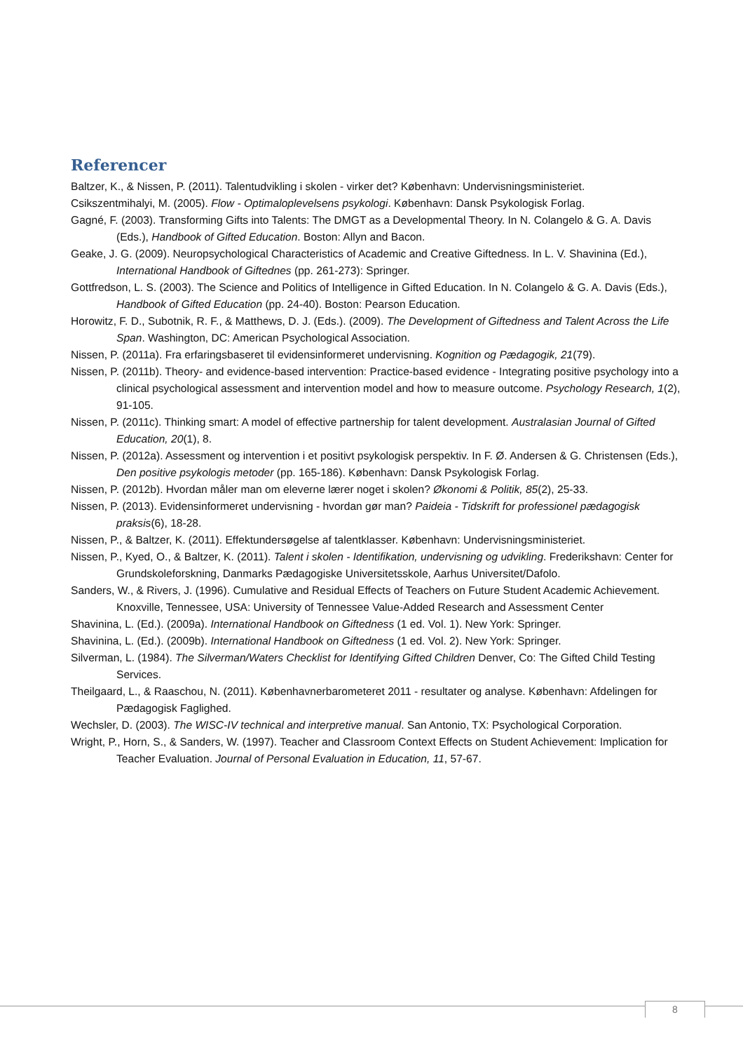Referencer
Baltzer, K., & Nissen, P. (2011). Talentudvikling i skolen - virker det? København: Undervisningsministeriet.
Csikszentmihalyi, M. (2005). Flow - Optimaloplevelsens psykologi. København: Dansk Psykologisk Forlag.
Gagné, F. (2003). Transforming Gifts into Talents: The DMGT as a Developmental Theory. In N. Colangelo & G. A. Davis (Eds.), Handbook of Gifted Education. Boston: Allyn and Bacon.
Geake, J. G. (2009). Neuropsychological Characteristics of Academic and Creative Giftedness. In L. V. Shavinina (Ed.), International Handbook of Giftednes (pp. 261-273): Springer.
Gottfredson, L. S. (2003). The Science and Politics of Intelligence in Gifted Education. In N. Colangelo & G. A. Davis (Eds.), Handbook of Gifted Education (pp. 24-40). Boston: Pearson Education.
Horowitz, F. D., Subotnik, R. F., & Matthews, D. J. (Eds.). (2009). The Development of Giftedness and Talent Across the Life Span. Washington, DC: American Psychological Association.
Nissen, P. (2011a). Fra erfaringsbaseret til evidensinformeret undervisning. Kognition og Pædagogik, 21(79).
Nissen, P. (2011b). Theory- and evidence-based intervention: Practice-based evidence - Integrating positive psychology into a clinical psychological assessment and intervention model and how to measure outcome. Psychology Research, 1(2), 91-105.
Nissen, P. (2011c). Thinking smart: A model of effective partnership for talent development. Australasian Journal of Gifted Education, 20(1), 8.
Nissen, P. (2012a). Assessment og intervention i et positivt psykologisk perspektiv. In F. Ø. Andersen & G. Christensen (Eds.), Den positive psykologis metoder (pp. 165-186). København: Dansk Psykologisk Forlag.
Nissen, P. (2012b). Hvordan måler man om eleverne lærer noget i skolen? Økonomi & Politik, 85(2), 25-33.
Nissen, P. (2013). Evidensinformeret undervisning - hvordan gør man? Paideia - Tidskrift for professionel pædagogisk praksis(6), 18-28.
Nissen, P., & Baltzer, K. (2011). Effektundersøgelse af talentklasser. København: Undervisningsministeriet.
Nissen, P., Kyed, O., & Baltzer, K. (2011). Talent i skolen - Identifikation, undervisning og udvikling. Frederikshavn: Center for Grundskoleforskning, Danmarks Pædagogiske Universitetsskole, Aarhus Universitet/Dafolo.
Sanders, W., & Rivers, J. (1996). Cumulative and Residual Effects of Teachers on Future Student Academic Achievement. Knoxville, Tennessee, USA: University of Tennessee Value-Added Research and Assessment Center
Shavinina, L. (Ed.). (2009a). International Handbook on Giftedness (1 ed. Vol. 1). New York: Springer.
Shavinina, L. (Ed.). (2009b). International Handbook on Giftedness (1 ed. Vol. 2). New York: Springer.
Silverman, L. (1984). The Silverman/Waters Checklist for Identifying Gifted Children Denver, Co: The Gifted Child Testing Services.
Theilgaard, L., & Raaschou, N. (2011). Københavnerbarometeret 2011 - resultater og analyse. København: Afdelingen for Pædagogisk Faglighed.
Wechsler, D. (2003). The WISC-IV technical and interpretive manual. San Antonio, TX: Psychological Corporation.
Wright, P., Horn, S., & Sanders, W. (1997). Teacher and Classroom Context Effects on Student Achievement: Implication for Teacher Evaluation. Journal of Personal Evaluation in Education, 11, 57-67.
8